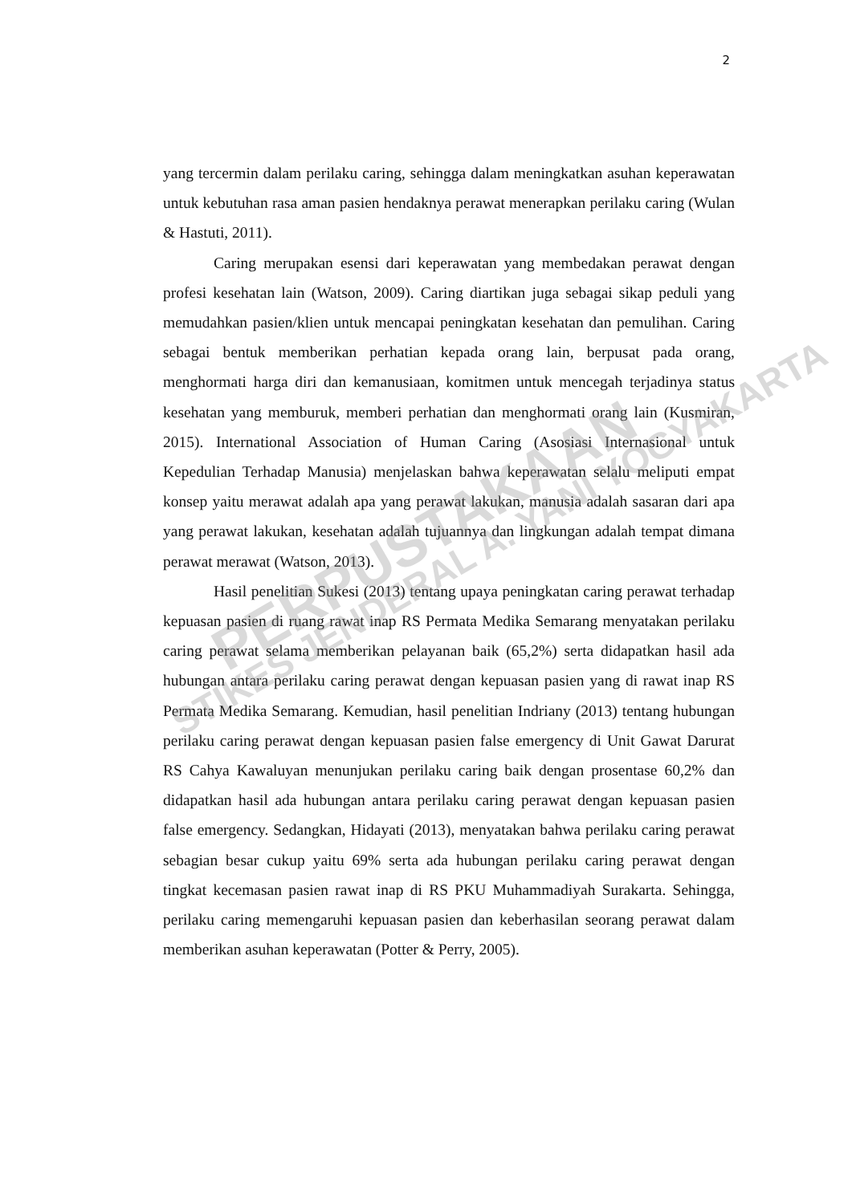2
yang tercermin dalam perilaku caring, sehingga dalam meningkatkan asuhan keperawatan untuk kebutuhan rasa aman pasien hendaknya perawat menerapkan perilaku caring (Wulan & Hastuti, 2011).
Caring merupakan esensi dari keperawatan yang membedakan perawat dengan profesi kesehatan lain (Watson, 2009). Caring diartikan juga sebagai sikap peduli yang memudahkan pasien/klien untuk mencapai peningkatan kesehatan dan pemulihan. Caring sebagai bentuk memberikan perhatian kepada orang lain, berpusat pada orang, menghormati harga diri dan kemanusiaan, komitmen untuk mencegah terjadinya status kesehatan yang memburuk, memberi perhatian dan menghormati orang lain (Kusmiran, 2015). International Association of Human Caring (Asosiasi Internasional untuk Kepedulian Terhadap Manusia) menjelaskan bahwa keperawatan selalu meliputi empat konsep yaitu merawat adalah apa yang perawat lakukan, manusia adalah sasaran dari apa yang perawat lakukan, kesehatan adalah tujuannya dan lingkungan adalah tempat dimana perawat merawat (Watson, 2013).
Hasil penelitian Sukesi (2013) tentang upaya peningkatan caring perawat terhadap kepuasan pasien di ruang rawat inap RS Permata Medika Semarang menyatakan perilaku caring perawat selama memberikan pelayanan baik (65,2%) serta didapatkan hasil ada hubungan antara perilaku caring perawat dengan kepuasan pasien yang di rawat inap RS Permata Medika Semarang. Kemudian, hasil penelitian Indriany (2013) tentang hubungan perilaku caring perawat dengan kepuasan pasien false emergency di Unit Gawat Darurat RS Cahya Kawaluyan menunjukan perilaku caring baik dengan prosentase 60,2% dan didapatkan hasil ada hubungan antara perilaku caring perawat dengan kepuasan pasien false emergency. Sedangkan, Hidayati (2013), menyatakan bahwa perilaku caring perawat sebagian besar cukup yaitu 69% serta ada hubungan perilaku caring perawat dengan tingkat kecemasan pasien rawat inap di RS PKU Muhammadiyah Surakarta. Sehingga, perilaku caring memengaruhi kepuasan pasien dan keberhasilan seorang perawat dalam memberikan asuhan keperawatan (Potter & Perry, 2005).
PERPUSTAKAAN
STIKES JENDERAL A. YANI YOGYAKARTA